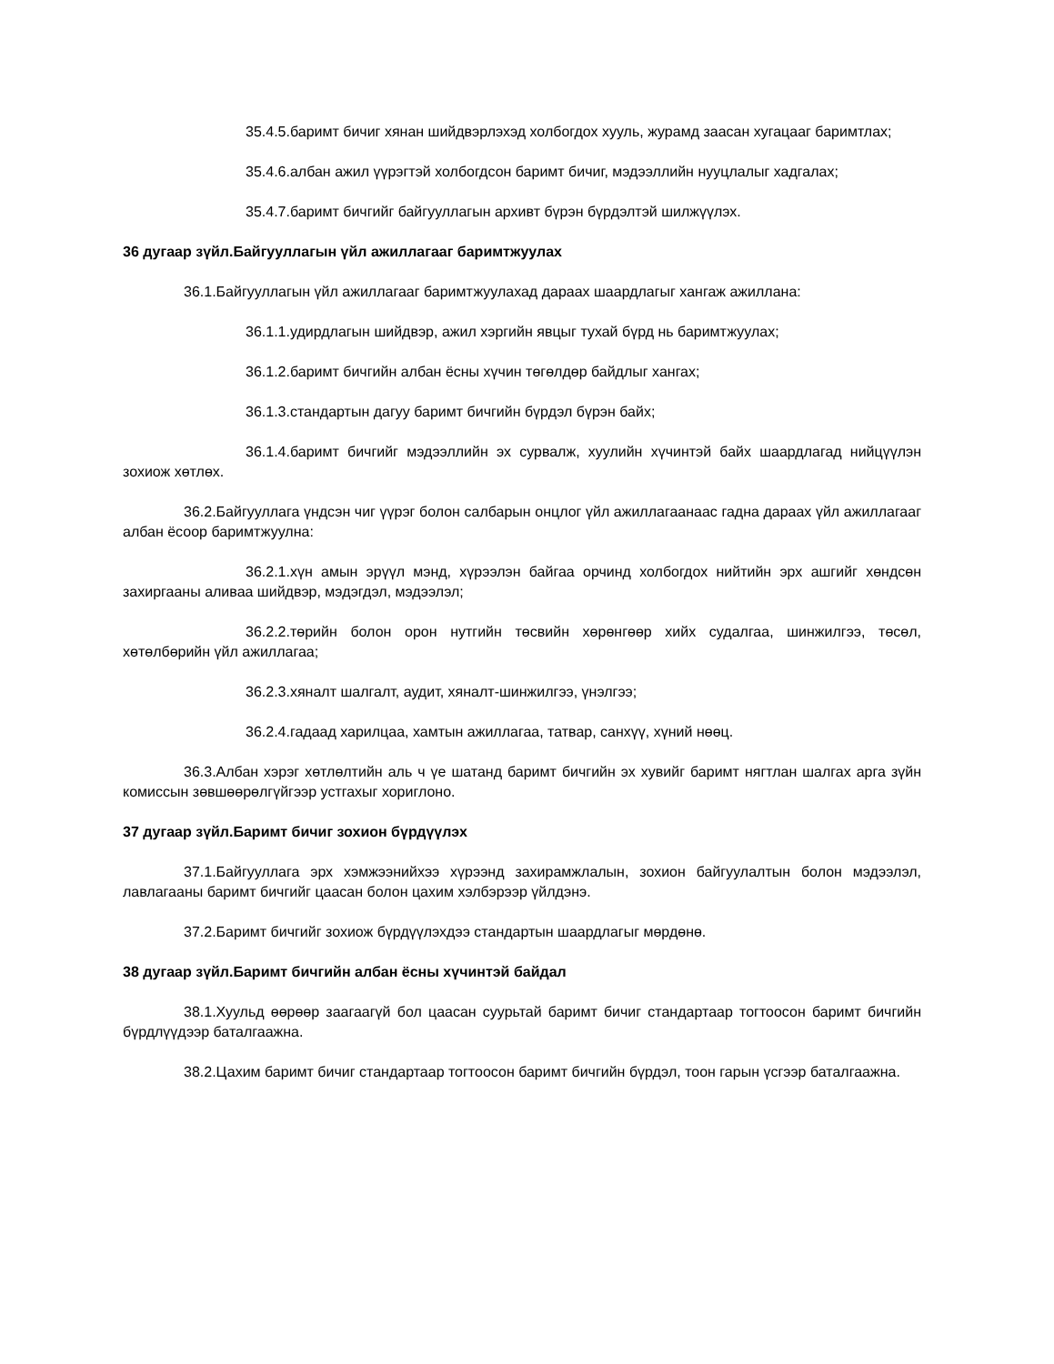35.4.5.баримт бичиг хянан шийдвэрлэхэд холбогдох хууль, журамд заасан хугацааг баримтлах;
35.4.6.албан ажил үүрэгтэй холбогдсон баримт бичиг, мэдээллийн нууцлалыг хадгалах;
35.4.7.баримт бичгийг байгууллагын архивт бүрэн бүрдэлтэй шилжүүлэх.
36 дугаар зүйл.Байгууллагын үйл ажиллагааг баримтжуулах
36.1.Байгууллагын үйл ажиллагааг баримтжуулахад дараах шаардлагыг хангаж ажиллана:
36.1.1.удирдлагын шийдвэр, ажил хэргийн явцыг тухай бүрд нь баримтжуулах;
36.1.2.баримт бичгийн албан ёсны хүчин төгөлдөр байдлыг хангах;
36.1.3.стандартын дагуу баримт бичгийн бүрдэл бүрэн байх;
36.1.4.баримт бичгийг мэдээллийн эх сурвалж, хуулийн хүчинтэй байх шаардлагад нийцүүлэн зохиож хөтлөх.
36.2.Байгууллага үндсэн чиг үүрэг болон салбарын онцлог үйл ажиллагаанаас гадна дараах үйл ажиллагааг албан ёсоор баримтжуулна:
36.2.1.хүн амын эрүүл мэнд, хүрээлэн байгаа орчинд холбогдох нийтийн эрх ашгийг хөндсөн захиргааны аливаа шийдвэр, мэдэгдэл, мэдээлэл;
36.2.2.төрийн болон орон нутгийн төсвийн хөрөнгөөр хийх судалгаа, шинжилгээ, төсөл, хөтөлбөрийн үйл ажиллагаа;
36.2.3.хяналт шалгалт, аудит, хяналт-шинжилгээ, үнэлгээ;
36.2.4.гадаад харилцаа, хамтын ажиллагаа, татвар, санхүү, хүний нөөц.
36.3.Албан хэрэг хөтлөлтийн аль ч үе шатанд баримт бичгийн эх хувийг баримт нягтлан шалгах арга зүйн комиссын зөвшөөрөлгүйгээр устгахыг хориглоно.
37 дугаар зүйл.Баримт бичиг зохион бүрдүүлэх
37.1.Байгууллага эрх хэмжээнийхээ хүрээнд захирамжлалын, зохион байгуулалтын болон мэдээлэл, лавлагааны баримт бичгийг цаасан болон цахим хэлбэрээр үйлдэнэ.
37.2.Баримт бичгийг зохиож бүрдүүлэхдээ стандартын шаардлагыг мөрдөнө.
38 дугаар зүйл.Баримт бичгийн албан ёсны хүчинтэй байдал
38.1.Хуульд өөрөөр заагаагүй бол цаасан суурьтай баримт бичиг стандартаар тогтоосон баримт бичгийн бүрдлүүдээр баталгаажна.
38.2.Цахим баримт бичиг стандартаар тогтоосон баримт бичгийн бүрдэл, тоон гарын үсгээр баталгаажна.